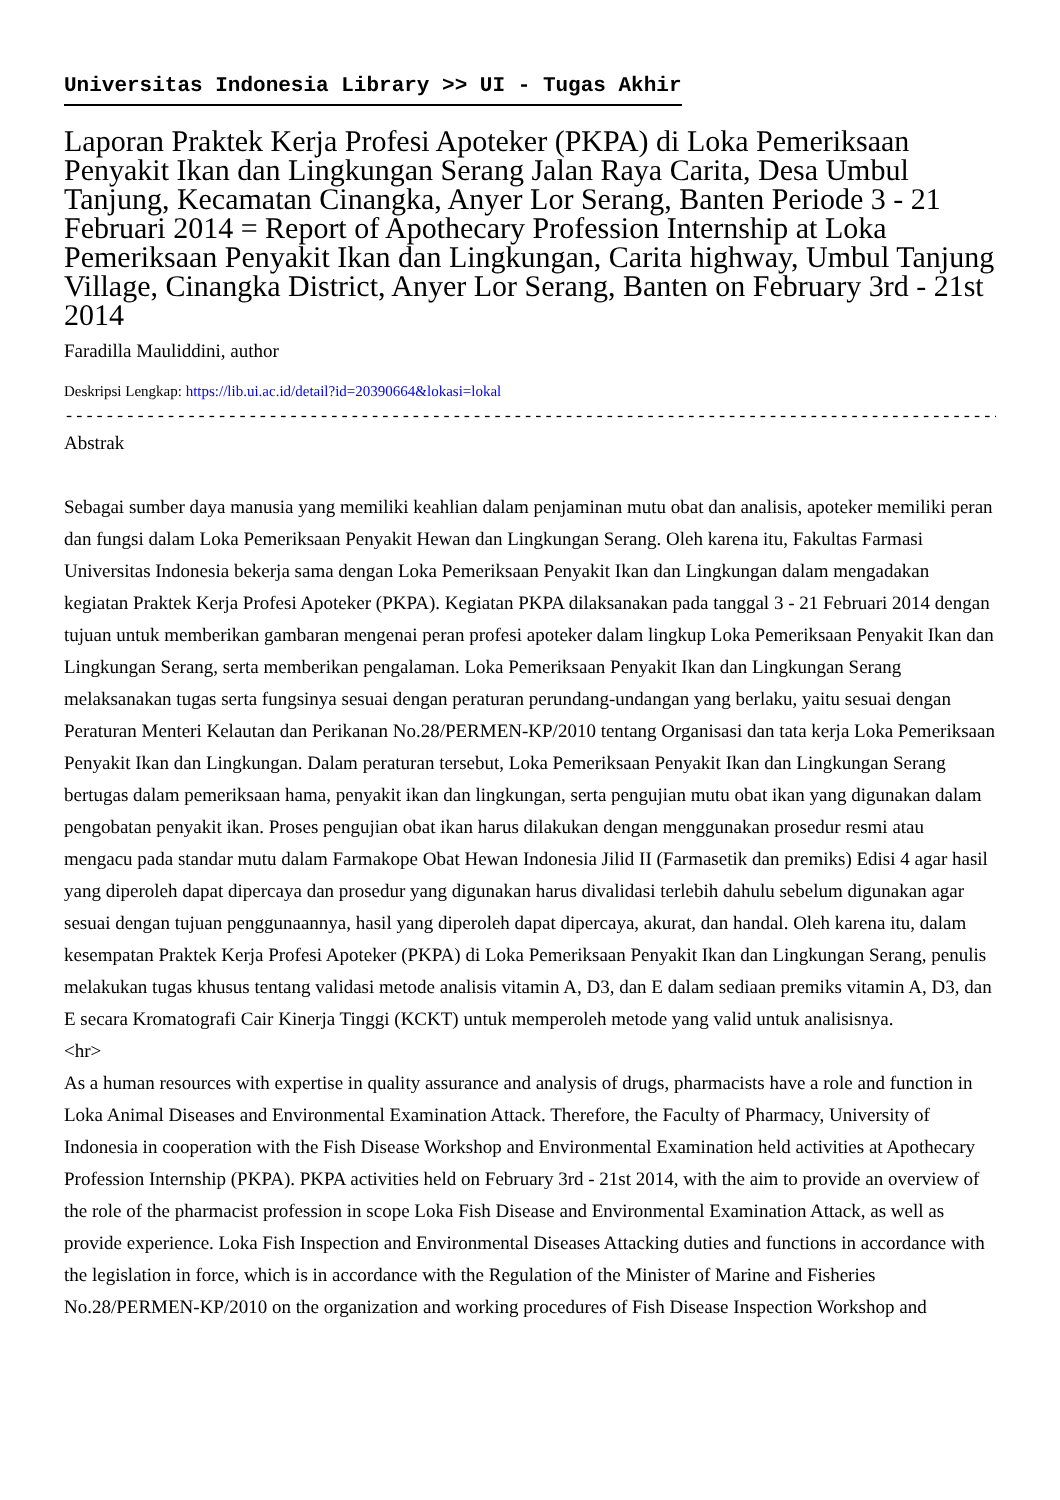Universitas Indonesia Library >> UI - Tugas Akhir
Laporan Praktek Kerja Profesi Apoteker (PKPA) di Loka Pemeriksaan Penyakit Ikan dan Lingkungan Serang Jalan Raya Carita, Desa Umbul Tanjung, Kecamatan Cinangka, Anyer Lor Serang, Banten Periode 3 - 21 Februari 2014 = Report of Apothecary Profession Internship at Loka Pemeriksaan Penyakit Ikan dan Lingkungan, Carita highway, Umbul Tanjung Village, Cinangka District, Anyer Lor Serang, Banten on February 3rd - 21st 2014
Faradilla Mauliddini, author
Deskripsi Lengkap: https://lib.ui.ac.id/detail?id=20390664&lokasi=lokal
--------------------------------------------------------------------------------------------
Abstrak
Sebagai sumber daya manusia yang memiliki keahlian dalam penjaminan mutu obat dan analisis, apoteker memiliki peran dan fungsi dalam Loka Pemeriksaan Penyakit Hewan dan Lingkungan Serang. Oleh karena itu, Fakultas Farmasi Universitas Indonesia bekerja sama dengan Loka Pemeriksaan Penyakit Ikan dan Lingkungan dalam mengadakan kegiatan Praktek Kerja Profesi Apoteker (PKPA). Kegiatan PKPA dilaksanakan pada tanggal 3 - 21 Februari 2014 dengan tujuan untuk memberikan gambaran mengenai peran profesi apoteker dalam lingkup Loka Pemeriksaan Penyakit Ikan dan Lingkungan Serang, serta memberikan pengalaman. Loka Pemeriksaan Penyakit Ikan dan Lingkungan Serang melaksanakan tugas serta fungsinya sesuai dengan peraturan perundang-undangan yang berlaku, yaitu sesuai dengan Peraturan Menteri Kelautan dan Perikanan No.28/PERMEN-KP/2010 tentang Organisasi dan tata kerja Loka Pemeriksaan Penyakit Ikan dan Lingkungan. Dalam peraturan tersebut, Loka Pemeriksaan Penyakit Ikan dan Lingkungan Serang bertugas dalam pemeriksaan hama, penyakit ikan dan lingkungan, serta pengujian mutu obat ikan yang digunakan dalam pengobatan penyakit ikan. Proses pengujian obat ikan harus dilakukan dengan menggunakan prosedur resmi atau mengacu pada standar mutu dalam Farmakope Obat Hewan Indonesia Jilid II (Farmasetik dan premiks) Edisi 4 agar hasil yang diperoleh dapat dipercaya dan prosedur yang digunakan harus divalidasi terlebih dahulu sebelum digunakan agar sesuai dengan tujuan penggunaannya, hasil yang diperoleh dapat dipercaya, akurat, dan handal. Oleh karena itu, dalam kesempatan Praktek Kerja Profesi Apoteker (PKPA) di Loka Pemeriksaan Penyakit Ikan dan Lingkungan Serang, penulis melakukan tugas khusus tentang validasi metode analisis vitamin A, D3, dan E dalam sediaan premiks vitamin A, D3, dan E secara Kromatografi Cair Kinerja Tinggi (KCKT) untuk memperoleh metode yang valid untuk analisisnya.
<hr>
As a human resources with expertise in quality assurance and analysis of drugs, pharmacists have a role and function in Loka Animal Diseases and Environmental Examination Attack. Therefore, the Faculty of Pharmacy, University of Indonesia in cooperation with the Fish Disease Workshop and Environmental Examination held activities at Apothecary Profession Internship (PKPA). PKPA activities held on February 3rd - 21st 2014, with the aim to provide an overview of the role of the pharmacist profession in scope Loka Fish Disease and Environmental Examination Attack, as well as provide experience. Loka Fish Inspection and Environmental Diseases Attacking duties and functions in accordance with the legislation in force, which is in accordance with the Regulation of the Minister of Marine and Fisheries No.28/PERMEN-KP/2010 on the organization and working procedures of Fish Disease Inspection Workshop and